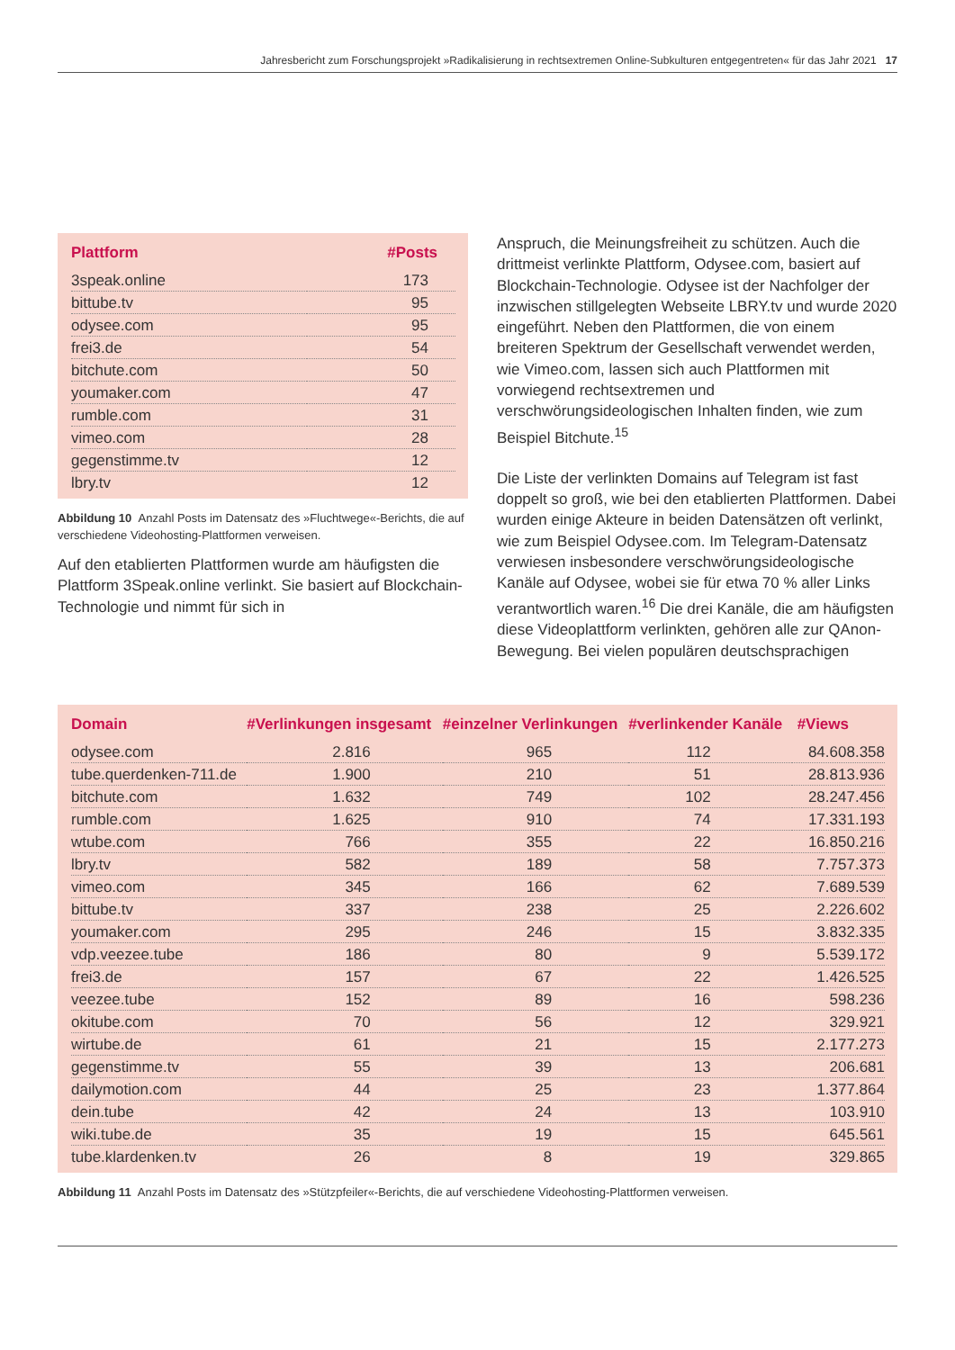Jahresbericht zum Forschungsprojekt »Radikalisierung in rechtsextremen Online-Subkulturen entgegentreten« für das Jahr 2021 17
| Plattform | #Posts |
| --- | --- |
| 3speak.online | 173 |
| bittube.tv | 95 |
| odysee.com | 95 |
| frei3.de | 54 |
| bitchute.com | 50 |
| youmaker.com | 47 |
| rumble.com | 31 |
| vimeo.com | 28 |
| gegenstimme.tv | 12 |
| lbry.tv | 12 |
Abbildung 10 Anzahl Posts im Datensatz des »Fluchtwege«-Berichts, die auf verschiedene Videohosting-Plattformen verweisen.
Auf den etablierten Plattformen wurde am häufigsten die Plattform 3Speak.online verlinkt. Sie basiert auf Blockchain-Technologie und nimmt für sich in
Anspruch, die Meinungsfreiheit zu schützen. Auch die drittmeist verlinkte Plattform, Odysee.com, basiert auf Blockchain-Technologie. Odysee ist der Nachfolger der inzwischen stillgelegten Webseite LBRY.tv und wurde 2020 eingeführt. Neben den Plattformen, die von einem breiteren Spektrum der Gesellschaft verwendet werden, wie Vimeo.com, lassen sich auch Plattformen mit vorwiegend rechtsextremen und verschwörungsideologischen Inhalten finden, wie zum Beispiel Bitchute.<sup>15</sup>
Die Liste der verlinkten Domains auf Telegram ist fast doppelt so groß, wie bei den etablierten Plattformen. Dabei wurden einige Akteure in beiden Datensätzen oft verlinkt, wie zum Beispiel Odysee.com. Im Telegram-Datensatz verwiesen insbesondere verschwörungsideologische Kanäle auf Odysee, wobei sie für etwa 70 % aller Links verantwortlich waren.<sup>16</sup> Die drei Kanäle, die am häufigsten diese Videoplattform verlinkten, gehören alle zur QAnon-Bewegung. Bei vielen populären deutschsprachigen
| Domain | #Verlinkungen insgesamt | #einzelner Verlinkungen | #verlinkender Kanäle | #Views |
| --- | --- | --- | --- | --- |
| odysee.com | 2.816 | 965 | 112 | 84.608.358 |
| tube.querdenken-711.de | 1.900 | 210 | 51 | 28.813.936 |
| bitchute.com | 1.632 | 749 | 102 | 28.247.456 |
| rumble.com | 1.625 | 910 | 74 | 17.331.193 |
| wtube.com | 766 | 355 | 22 | 16.850.216 |
| lbry.tv | 582 | 189 | 58 | 7.757.373 |
| vimeo.com | 345 | 166 | 62 | 7.689.539 |
| bittube.tv | 337 | 238 | 25 | 2.226.602 |
| youmaker.com | 295 | 246 | 15 | 3.832.335 |
| vdp.veezee.tube | 186 | 80 | 9 | 5.539.172 |
| frei3.de | 157 | 67 | 22 | 1.426.525 |
| veezee.tube | 152 | 89 | 16 | 598.236 |
| okitube.com | 70 | 56 | 12 | 329.921 |
| wirtube.de | 61 | 21 | 15 | 2.177.273 |
| gegenstimme.tv | 55 | 39 | 13 | 206.681 |
| dailymotion.com | 44 | 25 | 23 | 1.377.864 |
| dein.tube | 42 | 24 | 13 | 103.910 |
| wiki.tube.de | 35 | 19 | 15 | 645.561 |
| tube.klardenken.tv | 26 | 8 | 19 | 329.865 |
Abbildung 11 Anzahl Posts im Datensatz des »Stützpfeiler«-Berichts, die auf verschiedene Videohosting-Plattformen verweisen.